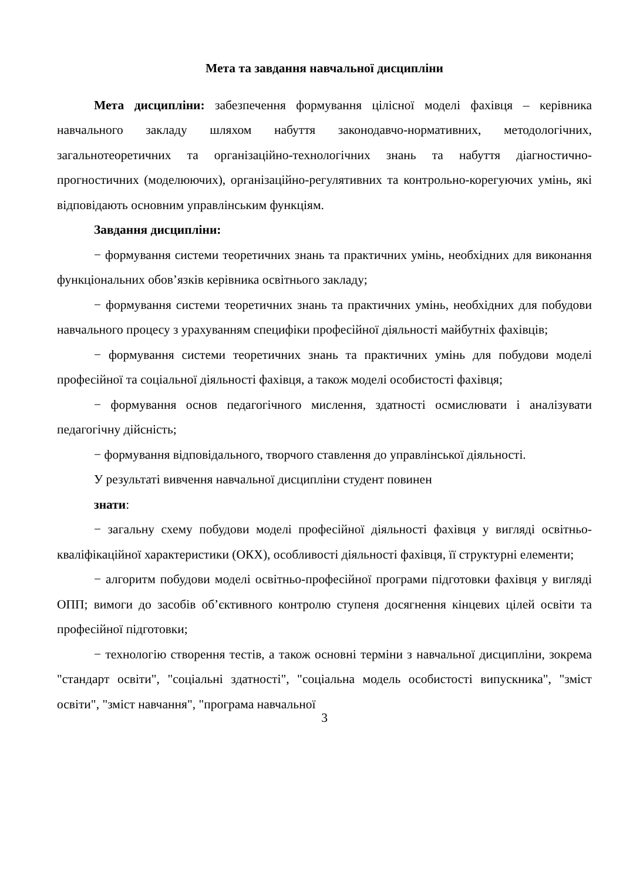Мета та завдання навчальної дисципліни
Мета дисципліни: забезпечення формування цілісної моделі фахівця – керівника навчального закладу шляхом набуття законодавчо-нормативних, методологічних, загальнотеоретичних та організаційно-технологічних знань та набуття діагностично-прогностичних (моделюючих), організаційно-регулятивних та контрольно-корегуючих умінь, які відповідають основним управлінським функціям.
Завдання дисципліни:
− формування системи теоретичних знань та практичних умінь, необхідних для виконання функціональних обов’язків керівника освітнього закладу;
− формування системи теоретичних знань та практичних умінь, необхідних для побудови навчального процесу з урахуванням специфіки професійної діяльності майбутніх фахівців;
− формування системи теоретичних знань та практичних умінь для побудови моделі професійної та соціальної діяльності фахівця, а також моделі особистості фахівця;
− формування основ педагогічного мислення, здатності осмислювати і аналізувати педагогічну дійсність;
− формування відповідального, творчого ставлення до управлінської діяльності.
У результаті вивчення навчальної дисципліни студент повинен
знати:
− загальну схему побудови моделі професійної діяльності фахівця у вигляді освітньо-кваліфікаційної характеристики (ОКХ), особливості діяльності фахівця, її структурні елементи;
− алгоритм побудови моделі освітньо-професійної програми підготовки фахівця у вигляді ОПП; вимоги до засобів об’єктивного контролю ступеня досягнення кінцевих цілей освіти та професійної підготовки;
− технологію створення тестів, а також основні терміни з навчальної дисципліни, зокрема "стандарт освіти", "соціальні здатності", "соціальна модель особистості випускника", "зміст освіти", "зміст навчання", "програма навчальної
3